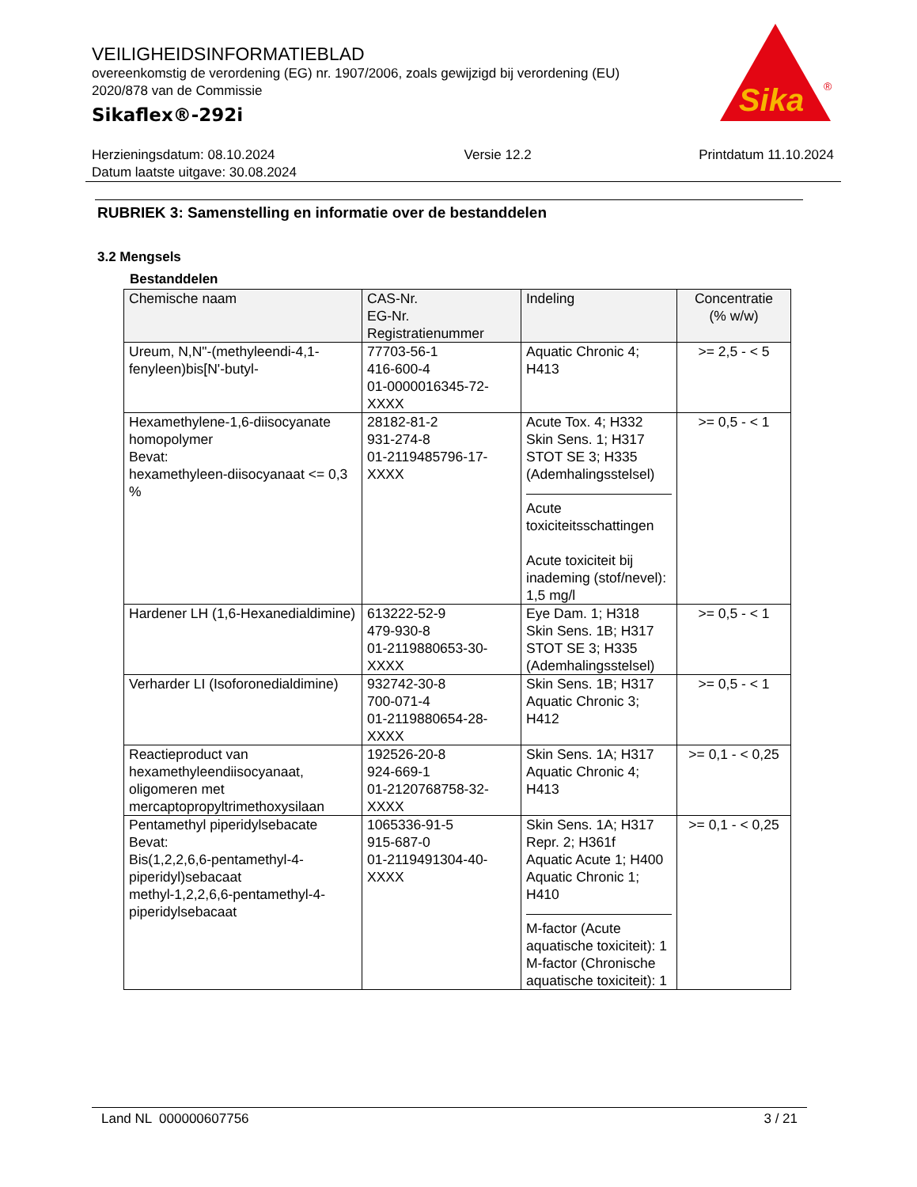VEILIGHEIDSINFORMATIEBLAD
overeenkomstig de verordening (EG) nr. 1907/2006, zoals gewijzigd bij verordening (EU) 2020/878 van de Commissie
Sikaflex®-292i
Sika
®
Herzieningsdatum: 08.10.2024
Datum laatste uitgave: 30.08.2024
Versie 12.2 Printdatum 11.10.2024
RUBRIEK 3: Samenstelling en informatie over de bestanddelen
3.2 Mengsels
Bestanddelen
| Chemische naam | CAS-Nr. EG-Nr. Registratienummer | Indeling | Concentratie (% w/w) |
| --- | --- | --- | --- |
| Ureum, N,N"-(methyleendi-4,1-fenyleen)bis[N'-butyl- | 77703-56-1 416-600-4 01-0000016345-72-XXXX | Aquatic Chronic 4; H413 | >= 2,5 - < 5 |
| Hexamethylene-1,6-diisocyanate homopolymer Bevat: hexamethyleen-diisocyanaat <= 0,3 % | 28182-81-2 931-274-8 01-2119485796-17-XXXX | Acute Tox. 4; H332 Skin Sens. 1; H317 STOT SE 3; H335 (Ademhalingsstelsel) Acute toxiciteitsschattingen Acute toxiciteit bij inademing (stof/nevel): 1,5 mg/l | >= 0,5 - < 1 |
| Hardener LH (1,6-Hexanedialdimine) | 613222-52-9 479-930-8 01-2119880653-30-XXXX | Eye Dam. 1; H318 Skin Sens. 1B; H317 STOT SE 3; H335 (Ademhalingsstelsel) | >= 0,5 - < 1 |
| Verharder LI (Isoforonedialdimine) | 932742-30-8 700-071-4 01-2119880654-28-XXXX | Skin Sens. 1B; H317 Aquatic Chronic 3; H412 | >= 0,5 - < 1 |
| Reactieproduct van hexamethyleendiisocyanaat, oligomeren met mercaptopropyltrimethoxysilaan | 192526-20-8 924-669-1 01-2120768758-32-XXXX | Skin Sens. 1A; H317 Aquatic Chronic 4; H413 | >= 0,1 - < 0,25 |
| Pentamethyl piperidylsebacate Bevat: Bis(1,2,2,6,6-pentamethyl-4- piperidyl)sebacaat methyl-1,2,2,6,6-pentamethyl-4-piperidylsebacaat | 1065336-91-5 915-687-0 01-2119491304-40-XXXX | Skin Sens. 1A; H317 Repr. 2; H361f Aquatic Acute 1; H400 Aquatic Chronic 1; H410 M-factor (Acute aquatische toxiciteit): 1 M-factor (Chronische aquatische toxiciteit): 1 | >= 0,1 - < 0,25 |
Land NL 000000607756 3 / 21